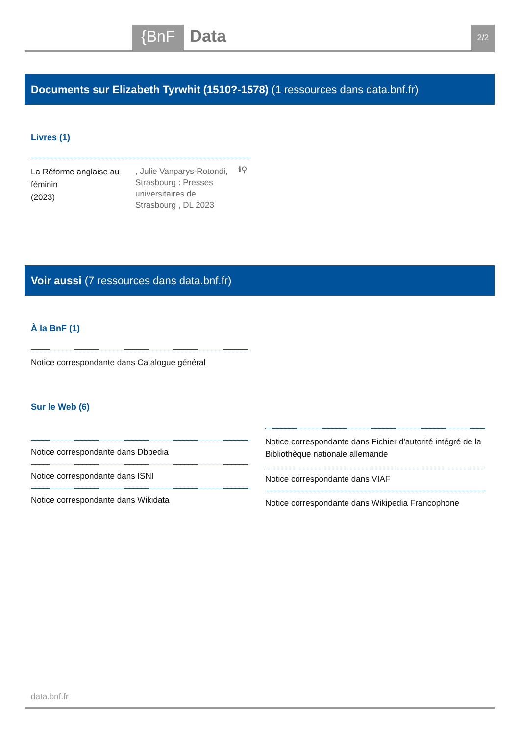{BnF
Data
2/2
Documents sur Elizabeth Tyrwhit (1510?-1578) (1 ressources dans data.bnf.fr)
Livres (1)
La Réforme anglaise au féminin
(2023)
, Julie Vanparys-Rotondi, Strasbourg : Presses universitaires de Strasbourg , DL 2023
ℹ⚲
Voir aussi (7 ressources dans data.bnf.fr)
À la BnF (1)
Notice correspondante dans Catalogue général
Sur le Web (6)
Notice correspondante dans Dbpedia
Notice correspondante dans ISNI
Notice correspondante dans Wikidata
Notice correspondante dans Fichier d'autorité intégré de la Bibliothèque nationale allemande
Notice correspondante dans VIAF
Notice correspondante dans Wikipedia Francophone
data.bnf.fr